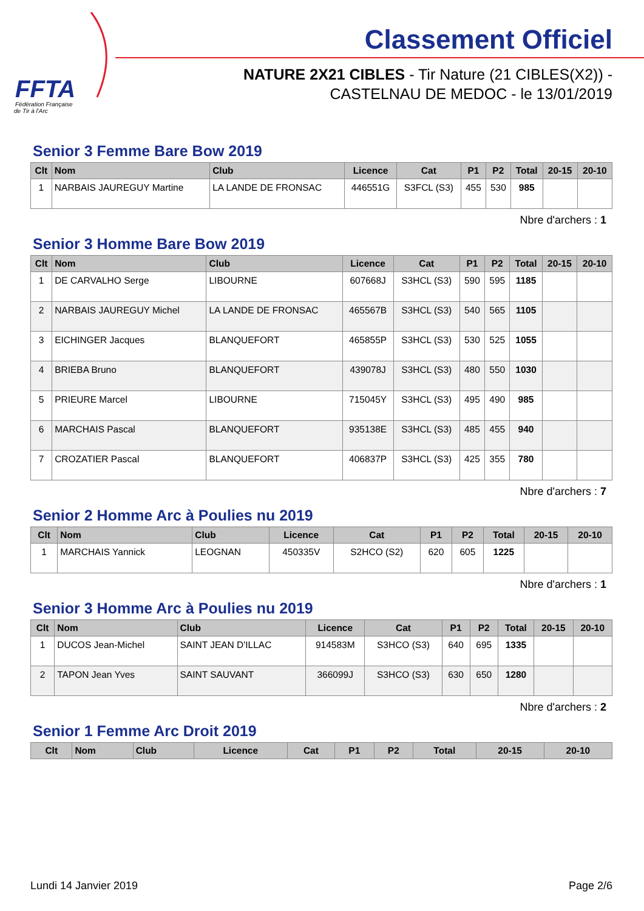FFTA
Fédération Française
de Tir à l'Arc
Classement Officiel
NATURE 2X21 CIBLES - Tir Nature (21 CIBLES(X2)) -
CASTELNAU DE MEDOC - le 13/01/2019
Senior 3 Femme Bare Bow 2019
| Clt | Nom | Club | Licence | Cat | P1 | P2 | Total | 20-15 | 20-10 |
| --- | --- | --- | --- | --- | --- | --- | --- | --- | --- |
| 1 | NARBAIS JAUREGUY Martine | LA LANDE DE FRONSAC | 446551G | S3FCL (S3) | 455 | 530 | 985 | | |
Nbre d'archers : 1
Senior 3 Homme Bare Bow 2019
| Clt | Nom | Club | Licence | Cat | P1 | P2 | Total | 20-15 | 20-10 |
| --- | --- | --- | --- | --- | --- | --- | --- | --- | --- |
| 1 | DE CARVALHO Serge | LIBOURNE | 607668J | S3HCL (S3) | 590 | 595 | 1185 | | |
| 2 | NARBAIS JAUREGUY Michel | LA LANDE DE FRONSAC | 465567B | S3HCL (S3) | 540 | 565 | 1105 | | |
| 3 | EICHINGER Jacques | BLANQUEFORT | 465855P | S3HCL (S3) | 530 | 525 | 1055 | | |
| 4 | BRIEBA Bruno | BLANQUEFORT | 439078J | S3HCL (S3) | 480 | 550 | 1030 | | |
| 5 | PRIEURE Marcel | LIBOURNE | 715045Y | S3HCL (S3) | 495 | 490 | 985 | | |
| 6 | MARCHAIS Pascal | BLANQUEFORT | 935138E | S3HCL (S3) | 485 | 455 | 940 | | |
| 7 | CROZATIER Pascal | BLANQUEFORT | 406837P | S3HCL (S3) | 425 | 355 | 780 | | |
Nbre d'archers : 7
Senior 2 Homme Arc à Poulies nu 2019
| Clt | Nom | Club | Licence | Cat | P1 | P2 | Total | 20-15 | 20-10 |
| --- | --- | --- | --- | --- | --- | --- | --- | --- | --- |
| 1 | MARCHAIS Yannick | LEOGNAN | 450335V | S2HCO (S2) | 620 | 605 | 1225 | | |
Nbre d'archers : 1
Senior 3 Homme Arc à Poulies nu 2019
| Clt | Nom | Club | Licence | Cat | P1 | P2 | Total | 20-15 | 20-10 |
| --- | --- | --- | --- | --- | --- | --- | --- | --- | --- |
| 1 | DUCOS Jean-Michel | SAINT JEAN D'ILLAC | 914583M | S3HCO (S3) | 640 | 695 | 1335 | | |
| 2 | TAPON Jean Yves | SAINT SAUVANT | 366099J | S3HCO (S3) | 630 | 650 | 1280 | | |
Nbre d'archers : 2
Senior 1 Femme Arc Droit 2019
| Clt | Nom | Club | Licence | Cat | P1 | P2 | Total | 20-15 | 20-10 |
| --- | --- | --- | --- | --- | --- | --- | --- | --- | --- |
Lundi 14 Janvier 2019 Page 2/6